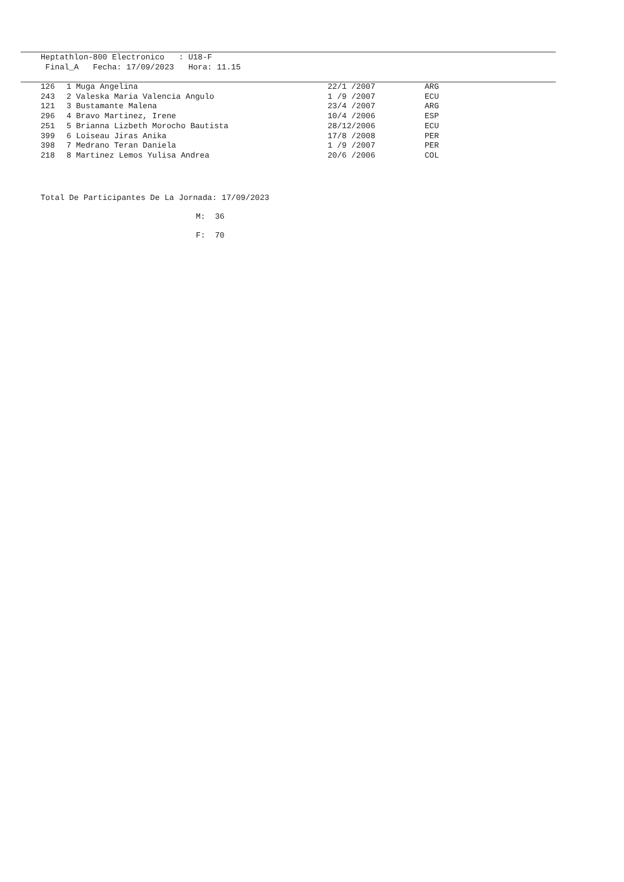Heptathlon-800 Electronico : U18-F
Final_A Fecha: 17/09/2023 Hora: 11.15
| 126 | 1 Muga Angelina | 22/1 /2007 | ARG |
| 243 | 2 Valeska Maria Valencia Angulo | 1 /9 /2007 | ECU |
| 121 | 3 Bustamante Malena | 23/4 /2007 | ARG |
| 296 | 4 Bravo Martinez, Irene | 10/4 /2006 | ESP |
| 251 | 5 Brianna Lizbeth Morocho Bautista | 28/12/2006 | ECU |
| 399 | 6 Loiseau Jiras Anika | 17/8 /2008 | PER |
| 398 | 7 Medrano Teran Daniela | 1 /9 /2007 | PER |
| 218 | 8 Martinez Lemos Yulisa Andrea | 20/6 /2006 | COL |
Total De Participantes De La Jornada: 17/09/2023
M: 36
F: 70